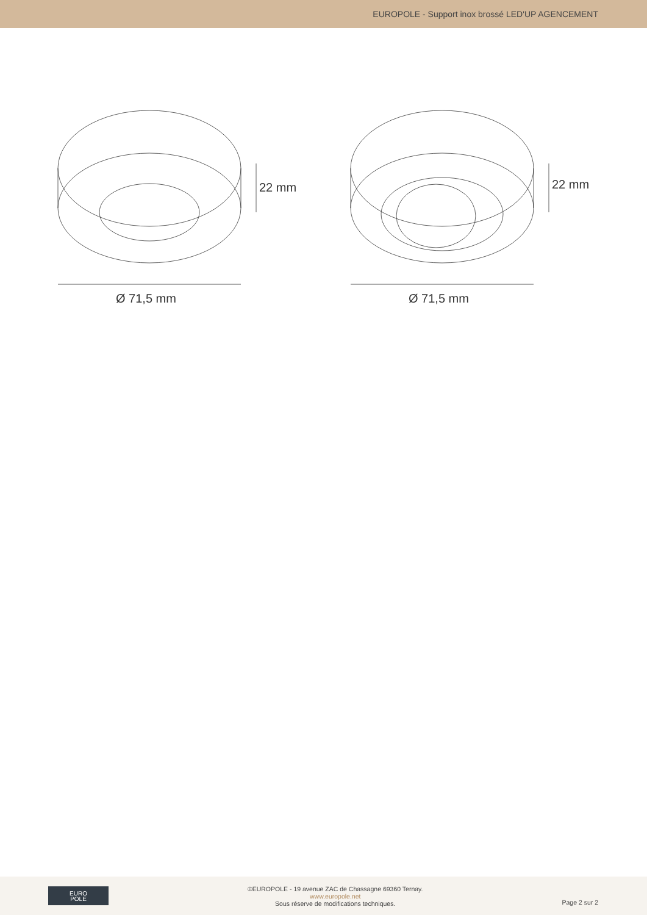EUROPOLE - Support inox brossé LED'UP AGENCEMENT
22 mm
Ø 71,5 mm
22 mm
Ø 71,5 mm
EURO
POLE
©EUROPOLE - 19 avenue ZAC de Chassagne 69360 Ternay.
www.europole.net
Sous réserve de modifications techniques.
Page 2 sur 2